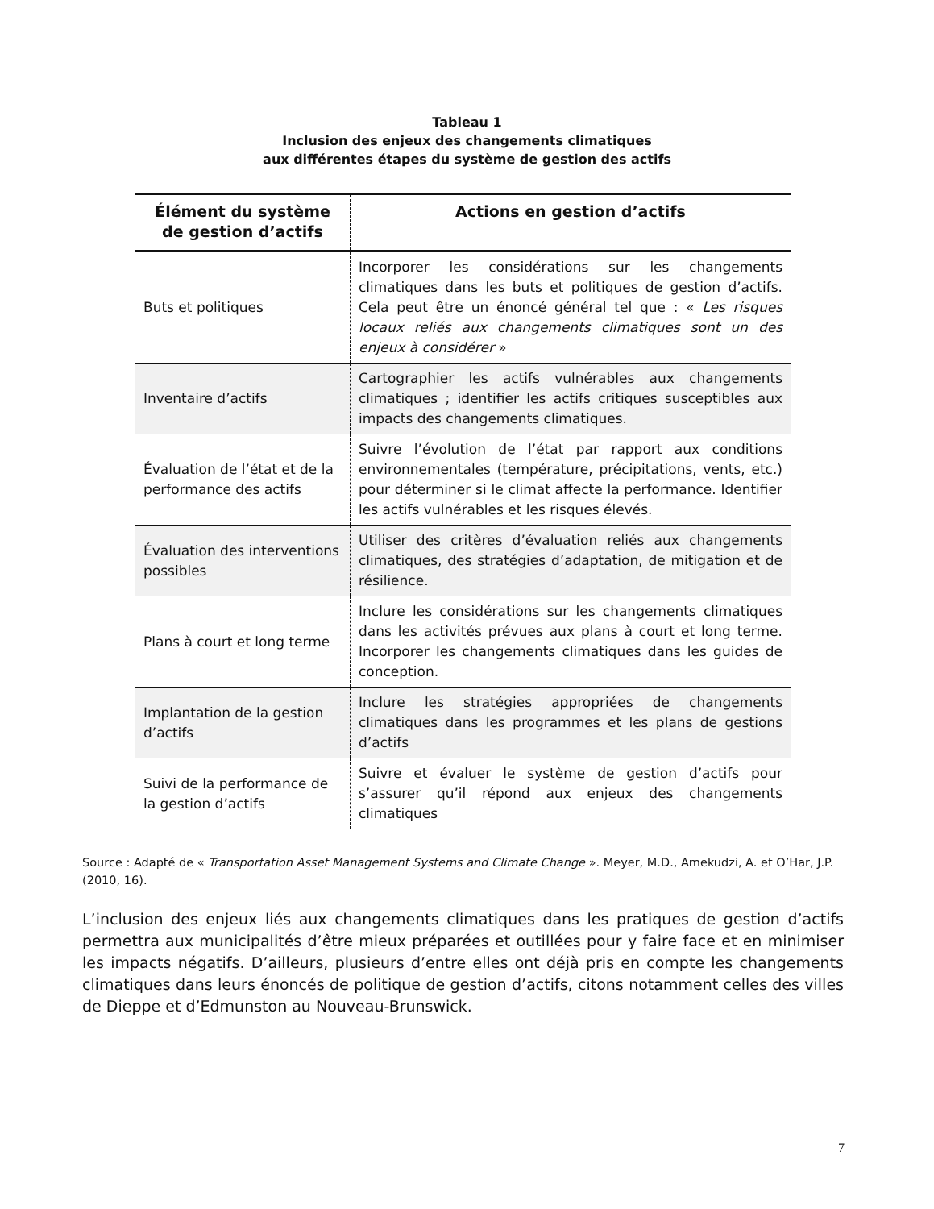Tableau 1
Inclusion des enjeux des changements climatiques
aux différentes étapes du système de gestion des actifs
| Élément du système de gestion d’actifs | Actions en gestion d’actifs |
| --- | --- |
| Buts et politiques | Incorporer les considérations sur les changements climatiques dans les buts et politiques de gestion d’actifs. Cela peut être un énoncé général tel que : « Les risques locaux reliés aux changements climatiques sont un des enjeux à considérer » |
| Inventaire d’actifs | Cartographier les actifs vulnérables aux changements climatiques ; identifier les actifs critiques susceptibles aux impacts des changements climatiques. |
| Évaluation de l’état et de la performance des actifs | Suivre l’évolution de l’état par rapport aux conditions environnementales (température, précipitations, vents, etc.) pour déterminer si le climat affecte la performance. Identifier les actifs vulnérables et les risques élevés. |
| Évaluation des interventions possibles | Utiliser des critères d’évaluation reliés aux changements climatiques, des stratégies d’adaptation, de mitigation et de résilience. |
| Plans à court et long terme | Inclure les considérations sur les changements climatiques dans les activités prévues aux plans à court et long terme. Incorporer les changements climatiques dans les guides de conception. |
| Implantation de la gestion d’actifs | Inclure les stratégies appropriées de changements climatiques dans les programmes et les plans de gestions d’actifs |
| Suivi de la performance de la gestion d’actifs | Suivre et évaluer le système de gestion d’actifs pour s’assurer qu’il répond aux enjeux des changements climatiques |
Source : Adapté de « Transportation Asset Management Systems and Climate Change ». Meyer, M.D., Amekudzi, A. et O’Har, J.P. (2010, 16).
L’inclusion des enjeux liés aux changements climatiques dans les pratiques de gestion d’actifs permettra aux municipalités d’être mieux préparées et outillées pour y faire face et en minimiser les impacts négatifs. D’ailleurs, plusieurs d’entre elles ont déjà pris en compte les changements climatiques dans leurs énoncés de politique de gestion d’actifs, citons notamment celles des villes de Dieppe et d’Edmunston au Nouveau-Brunswick.
7